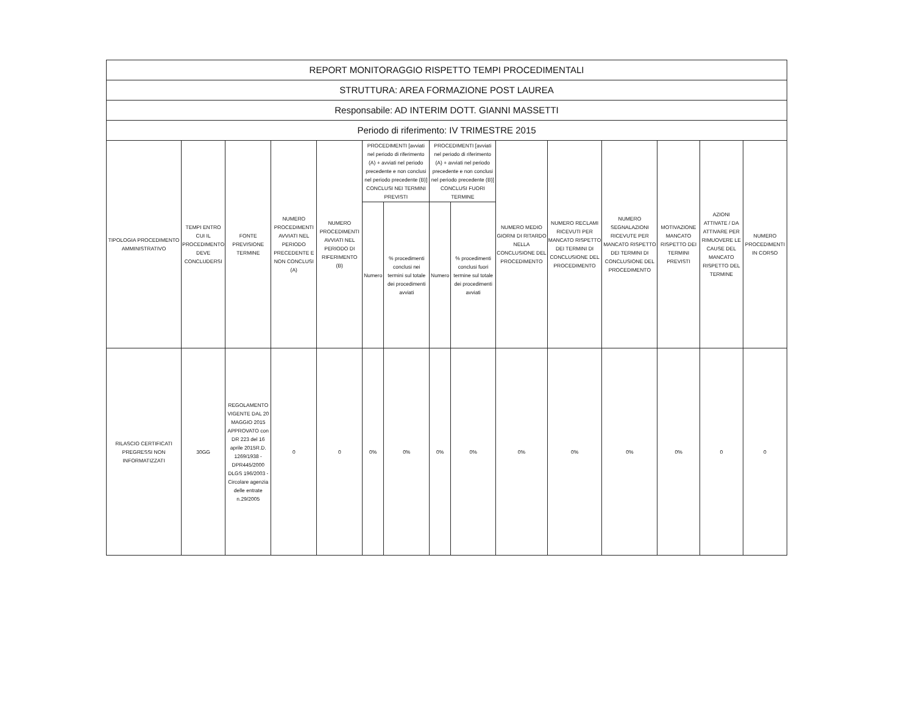| REPORT MONITORAGGIO RISPETTO TEMPI PROCEDIMENTALI | | | | | | | | | | | | | | |
| --- | --- | --- | --- | --- | --- | --- | --- | --- | --- | --- | --- | --- | --- | --- |
| STRUTTURA: AREA FORMAZIONE POST LAUREA | | | | | | | | | | | | | | |
| Responsabile: AD INTERIM DOTT. GIANNI MASSETTI | | | | | | | | | | | | | | |
| Periodo di riferimento: IV TRIMESTRE 2015 | | | | | | | | | | | | | | |
| TIPOLOGIA PROCEDIMENTO AMMINISTRATIVO | TEMPI ENTRO CUI IL PROCEDIMENTO DEVE CONCLUDERSI | FONTE PREVISIONE TERMINE | NUMERO PROCEDIMENTI AVVIATI NEL PERIODO PRECEDENTE E NON CONCLUSI (A) | NUMERO PROCEDIMENTI AVVIATI NEL PERIODO DI RIFERIMENTO (B) | PROCEDIMENTI [avviati nel periodo di riferimento (A) + avviati nel periodo precedente e non conclusi nel periodo precedente (B)] CONCLUSI NEI TERMINI PREVISTI | | PROCEDIMENTI [avviati nel periodo di riferimento (A) + avviati nel periodo precedente e non conclusi nel periodo precedente (B)] CONCLUSI FUORI TERMINE | | NUMERO MEDIO GIORNI DI RITARDO NELLA CONCLUSIONE DEL PROCEDIMENTO | NUMERO RECLAMI RICEVUTI PER MANCATO RISPETTO DEI TERMINI DI CONCLUSIONE DEL PROCEDIMENTO | NUMERO SEGNALAZIONI RICEVUTE PER MANCATO RISPETTO DEI TERMINI DI CONCLUSIONE DEL PROCEDIMENTO | MOTIVAZIONE MANCATO RISPETTO DEI TERMINI PREVISTI | AZIONI ATTIVATE / DA ATTIVARE PER RIMUOVERE LE CAUSE DEL MANCATO RISPETTO DEL TERMINE | NUMERO PROCEDIMENTI IN CORSO |
| | | | | | Numero | % procedimenti conclusi nei termini sul totale dei procedimenti avviati | Numero | % procedimenti conclusi fuori termine sul totale dei procedimenti avviati | | | | | | |
| RILASCIO CERTIFICATI PREGRESSI NON INFORMATIZZATI | 30GG | REGOLAMENTO VIGENTE DAL 20 MAGGIO 2015 APPROVATO con DR 223 del 16 aprile 2015R.D. 1269/1938 - DPR445/2000 DLGS 196/2003 - Circolare agenzia delle entrate n.29/2005 | 0 | 0 | 0% | 0% | 0% | 0% | 0% | 0% | 0% | 0% | 0 | 0 |